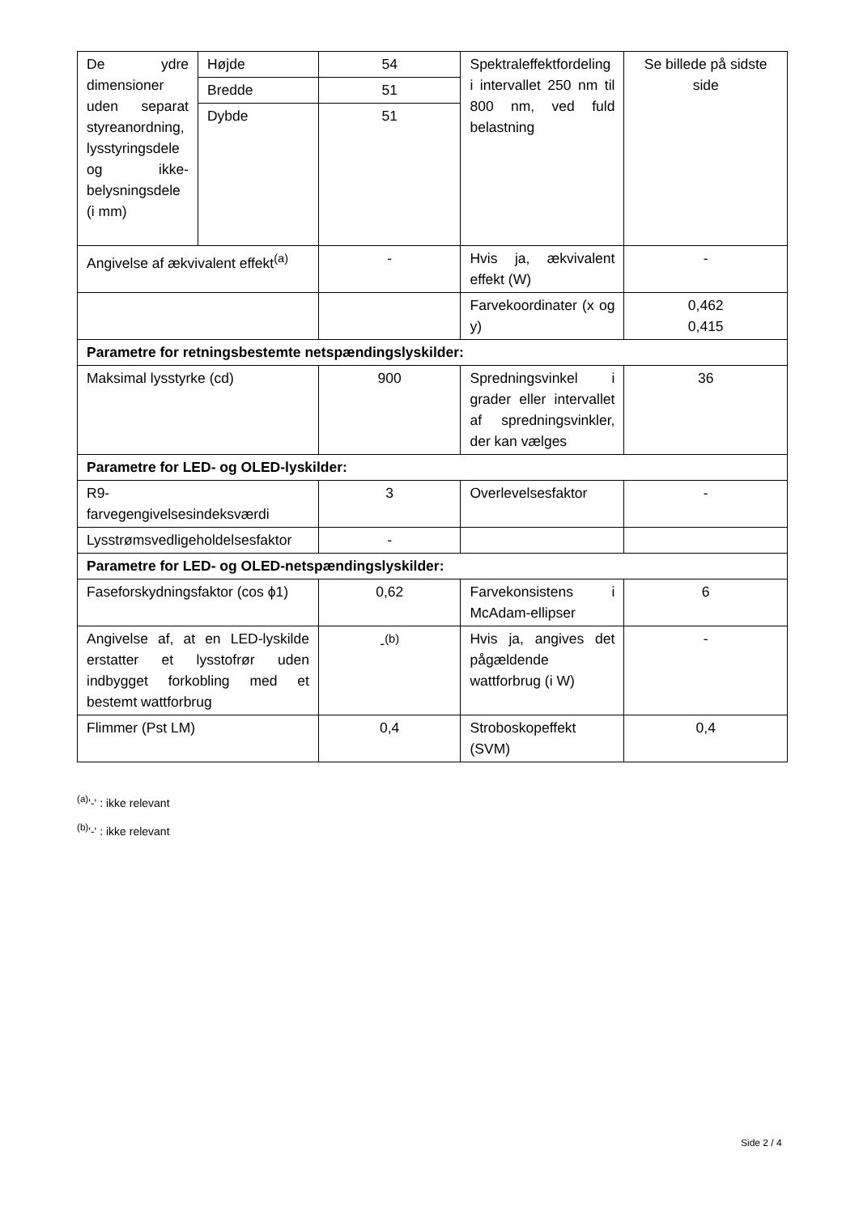| De ydre dimensioner uden separat styreanordning, lysstyringsdele og ikke-belysningsdele (i mm) | Højde | 54 | Spektraleffektfordeling i intervallet 250 nm til 800 nm, ved fuld belastning | Se billede på sidste side |
| | Bredde | 51 | | |
| | Dybde | 51 | | |
| Angivelse af ækvivalent effekt<sup>(a)</sup> | | - | Hvis ja, ækvivalent effekt (W) | - |
| | | | Farvekoordinater (x og y) | 0,462 0,415 |
| Parametre for retningsbestemte netspændingslyskilder: | | | | |
| Maksimal lysstyrke (cd) | | 900 | Spredningsvinkel i grader eller intervallet af spredningsvinkler, der kan vælges | 36 |
| Parametre for LED- og OLED-lyskilder: | | | | |
| R9- farvegengivelsesindeksværdi | | 3 | Overlevelsesfaktor | - |
| Lysstrømsvedligeholdelsesfaktor | | - | | |
| Parametre for LED- og OLED-netspændingslyskilder: | | | | |
| Faseforskydningsfaktor (cos ϕ1) | | 0,62 | Farvekonsistens i McAdam-ellipser | 6 |
| Angivelse af, at en LED-lyskilde erstatter et lysstofrør uden indbygget forkobling med et bestemt wattforbrug | | -<sup>(b)</sup> | Hvis ja, angives det pågældende wattforbrug (i W) | - |
| Flimmer (Pst LM) | | 0,4 | Stroboskopeffekt (SVM) | 0,4 |
<sup>(a)</sup> '-' : ikke relevant
<sup>(b)</sup> '-' : ikke relevant
Side 2 / 4